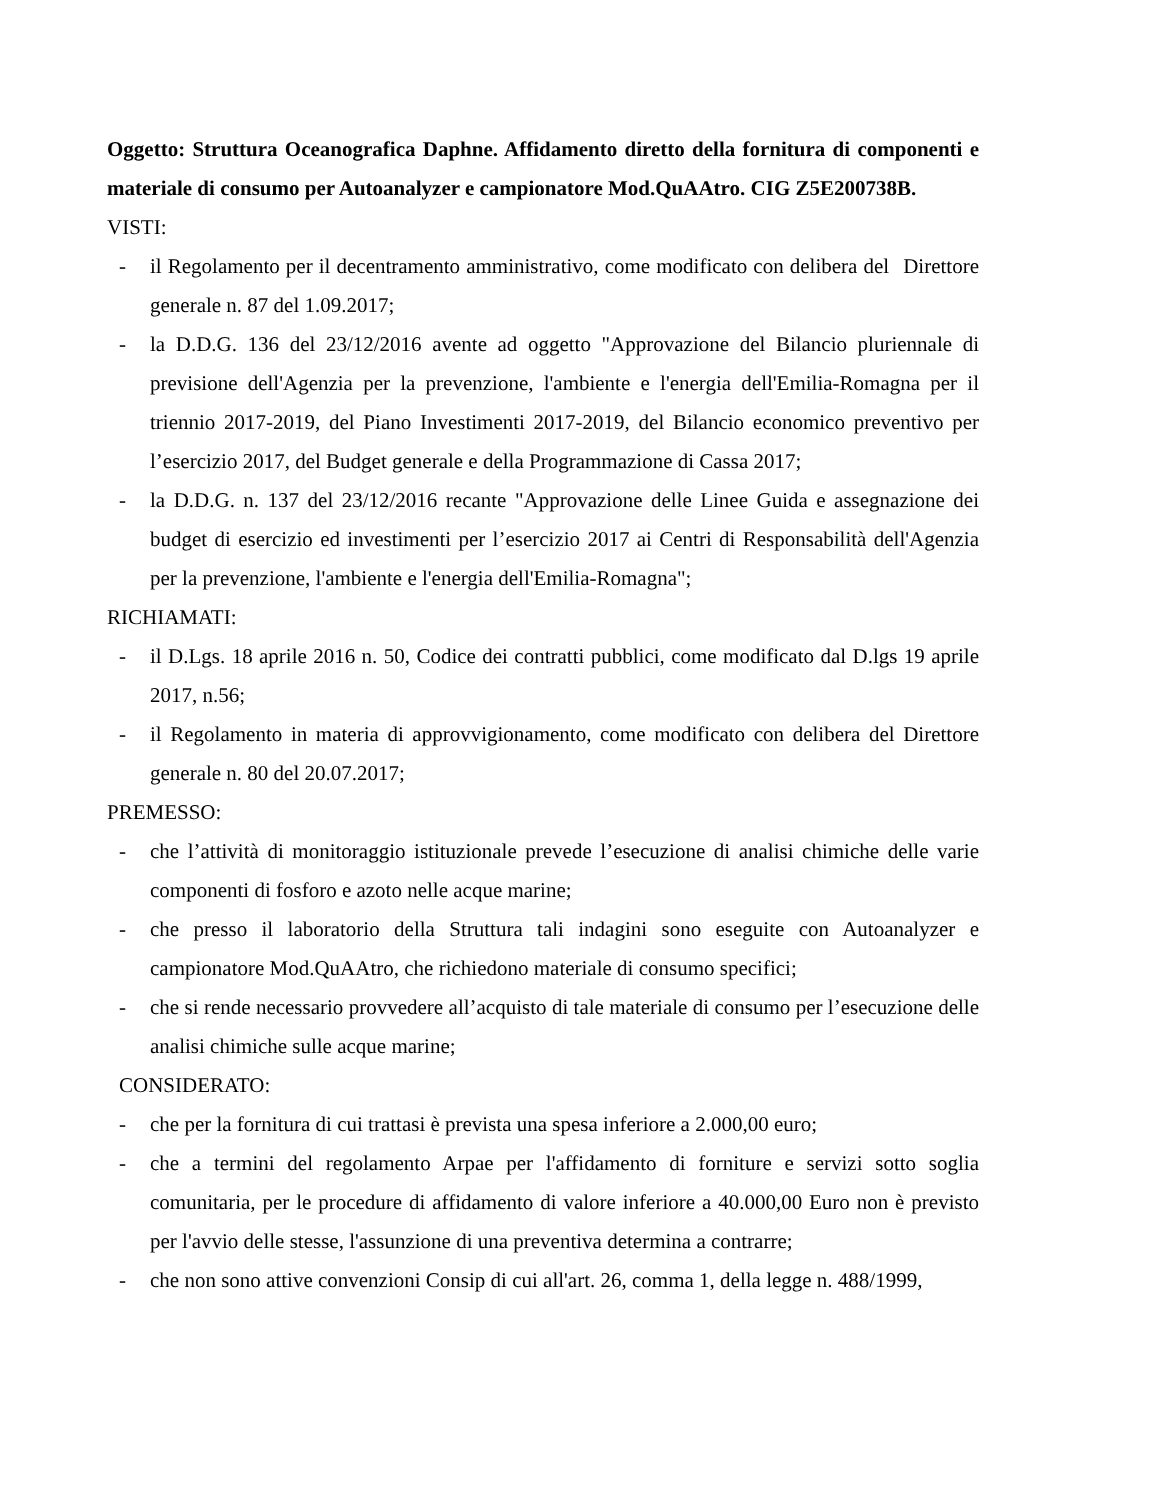Oggetto: Struttura Oceanografica Daphne. Affidamento diretto della fornitura di componenti e materiale di consumo per Autoanalyzer e campionatore Mod.QuAAtro. CIG Z5E200738B.
VISTI:
- il Regolamento per il decentramento amministrativo, come modificato con delibera del Direttore generale n. 87 del 1.09.2017;
- la D.D.G. 136 del 23/12/2016 avente ad oggetto "Approvazione del Bilancio pluriennale di previsione dell'Agenzia per la prevenzione, l'ambiente e l'energia dell'Emilia-Romagna per il triennio 2017-2019, del Piano Investimenti 2017-2019, del Bilancio economico preventivo per l’esercizio 2017, del Budget generale e della Programmazione di Cassa 2017;
- la D.D.G. n. 137 del 23/12/2016 recante "Approvazione delle Linee Guida e assegnazione dei budget di esercizio ed investimenti per l’esercizio 2017 ai Centri di Responsabilità dell'Agenzia per la prevenzione, l'ambiente e l'energia dell'Emilia-Romagna";
RICHIAMATI:
- il D.Lgs. 18 aprile 2016 n. 50, Codice dei contratti pubblici, come modificato dal D.lgs 19 aprile 2017, n.56;
- il Regolamento in materia di approvvigionamento, come modificato con delibera del Direttore generale n. 80 del 20.07.2017;
PREMESSO:
- che l’attività di monitoraggio istituzionale prevede l’esecuzione di analisi chimiche delle varie componenti di fosforo e azoto nelle acque marine;
- che presso il laboratorio della Struttura tali indagini sono eseguite con Autoanalyzer e campionatore Mod.QuAAtro, che richiedono materiale di consumo specifici;
- che si rende necessario provvedere all’acquisto di tale materiale di consumo per l’esecuzione delle analisi chimiche sulle acque marine;
CONSIDERATO:
- che per la fornitura di cui trattasi è prevista una spesa inferiore a 2.000,00 euro;
- che a termini del regolamento Arpae per l'affidamento di forniture e servizi sotto soglia comunitaria, per le procedure di affidamento di valore inferiore a 40.000,00 Euro non è previsto per l'avvio delle stesse, l'assunzione di una preventiva determina a contrarre;
- che non sono attive convenzioni Consip di cui all'art. 26, comma 1, della legge n. 488/1999,